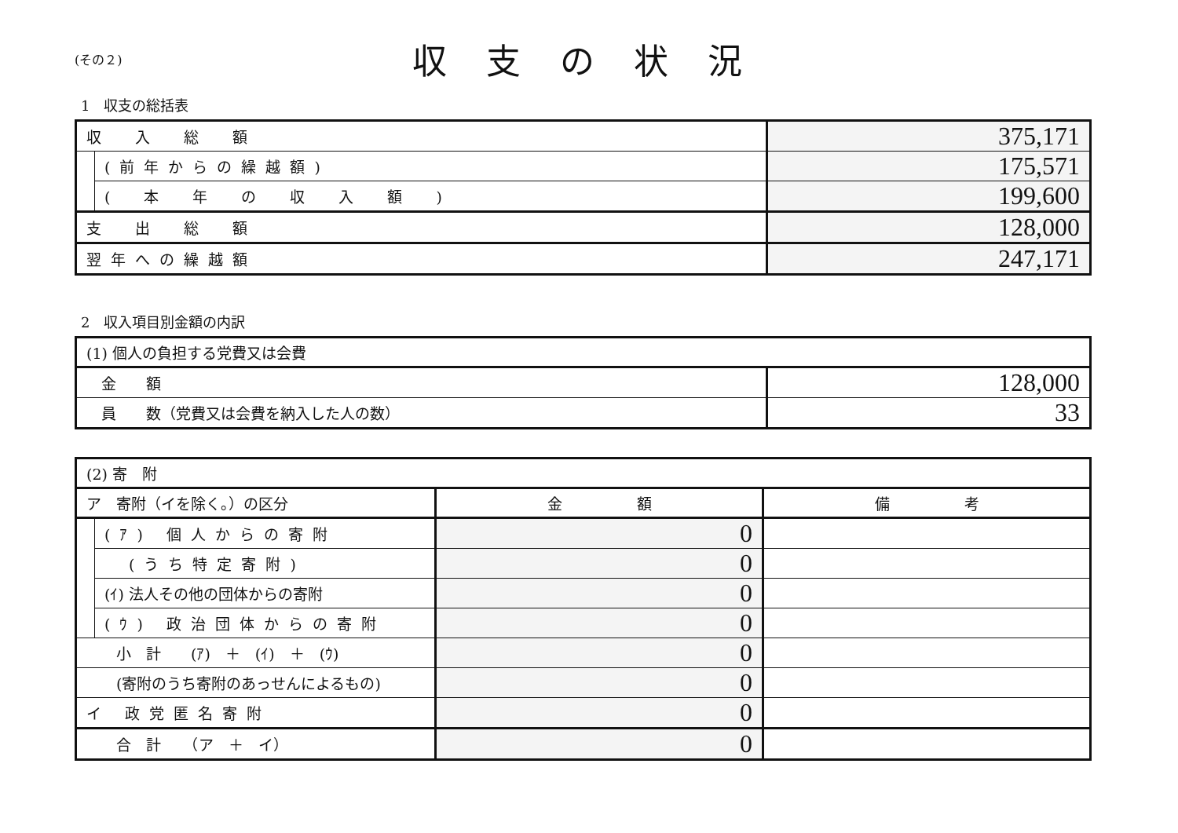(その２)
収支の状況
1　収支の総括表
| 収 入 総 額 | | 375,171 |
| | (前年からの繰越額) | 175,571 |
| | ( 本 年 の 収 入 額 ) | 199,600 |
| 支 出 総 額 | | 128,000 |
| 翌年への繰越額 | | 247,171 |
2　収入項目別金額の内訳
| (1) 個人の負担する党費又は会費 | |
| 金 額 | 128,000 |
| 員 数（党費又は会費を納入した人の数） | 33 |
| (2) 寄 附 | | | |
| ア 寄附（イを除く。）の区分 | | 金 額 | 備 考 |
| | (ｱ) 個人からの寄附 | 0 | |
| | (うち特定寄附) | 0 | |
| | (ｲ) 法人その他の団体からの寄附 | 0 | |
| | (ｳ) 政治団体からの寄附 | 0 | |
| 小 計 (ｱ) ＋ (ｲ) ＋ (ｳ) | | 0 | |
| (寄附のうち寄附のあっせんによるもの) | | 0 | |
| イ 政党匿名寄附 | | 0 | |
| 合 計 （ア ＋ イ） | | 0 | |